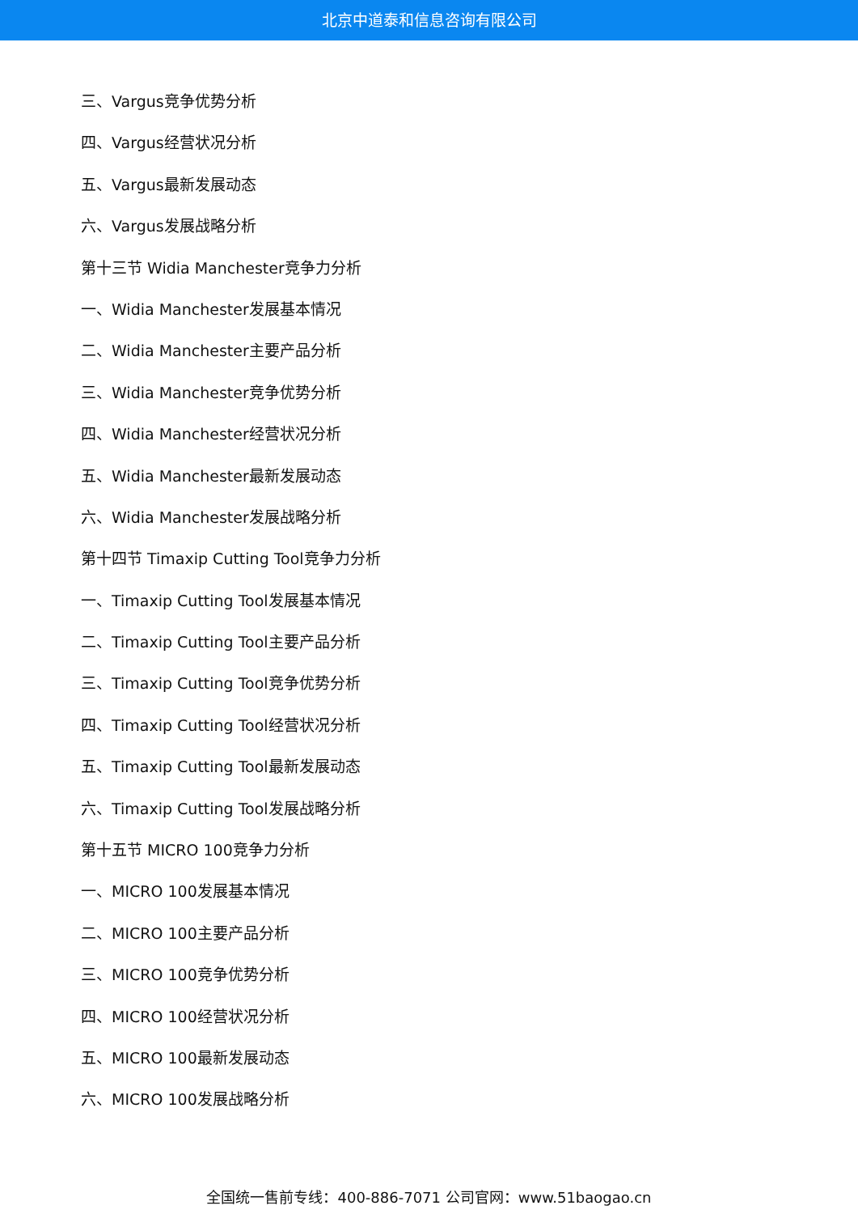北京中道泰和信息咨询有限公司
三、Vargus竞争优势分析
四、Vargus经营状况分析
五、Vargus最新发展动态
六、Vargus发展战略分析
第十三节 Widia Manchester竞争力分析
一、Widia Manchester发展基本情况
二、Widia Manchester主要产品分析
三、Widia Manchester竞争优势分析
四、Widia Manchester经营状况分析
五、Widia Manchester最新发展动态
六、Widia Manchester发展战略分析
第十四节 Timaxip Cutting Tool竞争力分析
一、Timaxip Cutting Tool发展基本情况
二、Timaxip Cutting Tool主要产品分析
三、Timaxip Cutting Tool竞争优势分析
四、Timaxip Cutting Tool经营状况分析
五、Timaxip Cutting Tool最新发展动态
六、Timaxip Cutting Tool发展战略分析
第十五节 MICRO 100竞争力分析
一、MICRO 100发展基本情况
二、MICRO 100主要产品分析
三、MICRO 100竞争优势分析
四、MICRO 100经营状况分析
五、MICRO 100最新发展动态
六、MICRO 100发展战略分析
全国统一售前专线：400-886-7071 公司官网：www.51baogao.cn